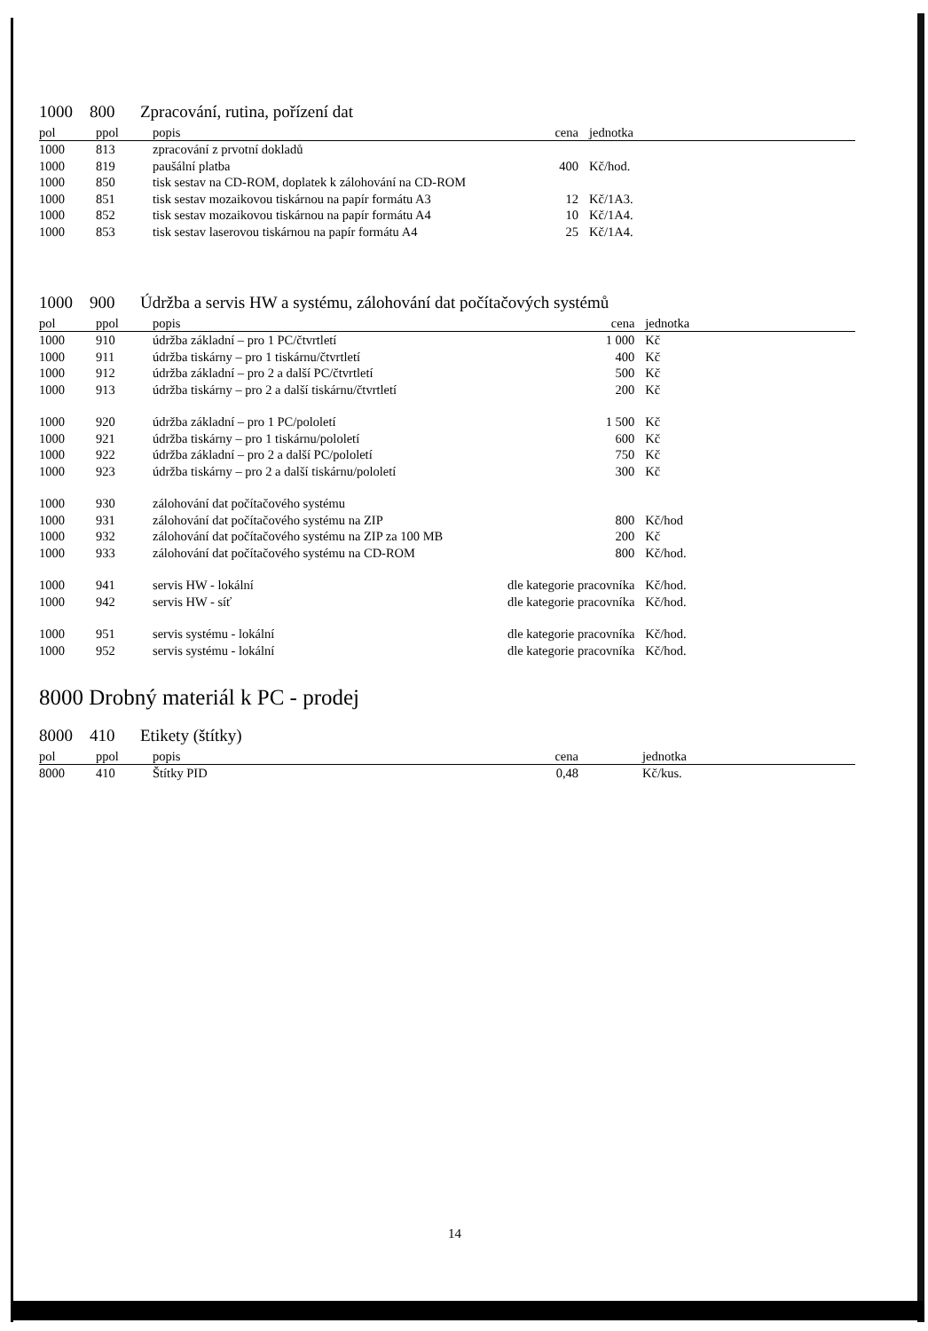1000 800 Zpracování, rutina, pořízení dat
| pol | ppol | popis | cena | jednotka |
| --- | --- | --- | --- | --- |
| 1000 | 813 | zpracování z prvotní dokladů | | |
| 1000 | 819 | paušální platba | 400 | Kč/hod. |
| 1000 | 850 | tisk sestav na CD-ROM, doplatek k zálohování na CD-ROM | | |
| 1000 | 851 | tisk sestav mozaikovou tiskárnou na papír formátu A3 | 12 | Kč/1A3. |
| 1000 | 852 | tisk sestav mozaikovou tiskárnou na papír formátu A4 | 10 | Kč/1A4. |
| 1000 | 853 | tisk sestav laserovou tiskárnou na papír formátu A4 | 25 | Kč/1A4. |
1000 900 Údržba a servis HW a systému, zálohování dat počítačových systémů
| pol | ppol | popis | cena | jednotka |
| --- | --- | --- | --- | --- |
| 1000 | 910 | údržba základní – pro 1 PC/čtvrtletí | 1 000 | Kč |
| 1000 | 911 | údržba tiskárny – pro 1 tiskárnu/čtvrtletí | 400 | Kč |
| 1000 | 912 | údržba základní – pro 2 a další PC/čtvrtletí | 500 | Kč |
| 1000 | 913 | údržba tiskárny – pro 2 a další tiskárnu/čtvrtletí | 200 | Kč |
| 1000 | 920 | údržba základní – pro 1 PC/pololetí | 1 500 | Kč |
| 1000 | 921 | údržba tiskárny – pro 1 tiskárnu/pololetí | 600 | Kč |
| 1000 | 922 | údržba základní – pro 2 a další PC/pololetí | 750 | Kč |
| 1000 | 923 | údržba tiskárny – pro 2 a další tiskárnu/pololetí | 300 | Kč |
| 1000 | 930 | zálohování dat počítačového systému | | |
| 1000 | 931 | zálohování dat počítačového systému na ZIP | 800 | Kč/hod |
| 1000 | 932 | zálohování dat počítačového systému na ZIP za 100 MB | 200 | Kč |
| 1000 | 933 | zálohování dat počítačového systému na CD-ROM | 800 | Kč/hod. |
| 1000 | 941 | servis HW - lokální | dle kategorie pracovníka | Kč/hod. |
| 1000 | 942 | servis HW - síť | dle kategorie pracovníka | Kč/hod. |
| 1000 | 951 | servis systému - lokální | dle kategorie pracovníka | Kč/hod. |
| 1000 | 952 | servis systému - lokální | dle kategorie pracovníka | Kč/hod. |
8000 Drobný materiál k PC - prodej
8000 410 Etikety (štítky)
| pol | ppol | popis | cena | jednotka |
| --- | --- | --- | --- | --- |
| 8000 | 410 | Štítky PID | 0,48 | Kč/kus. |
14